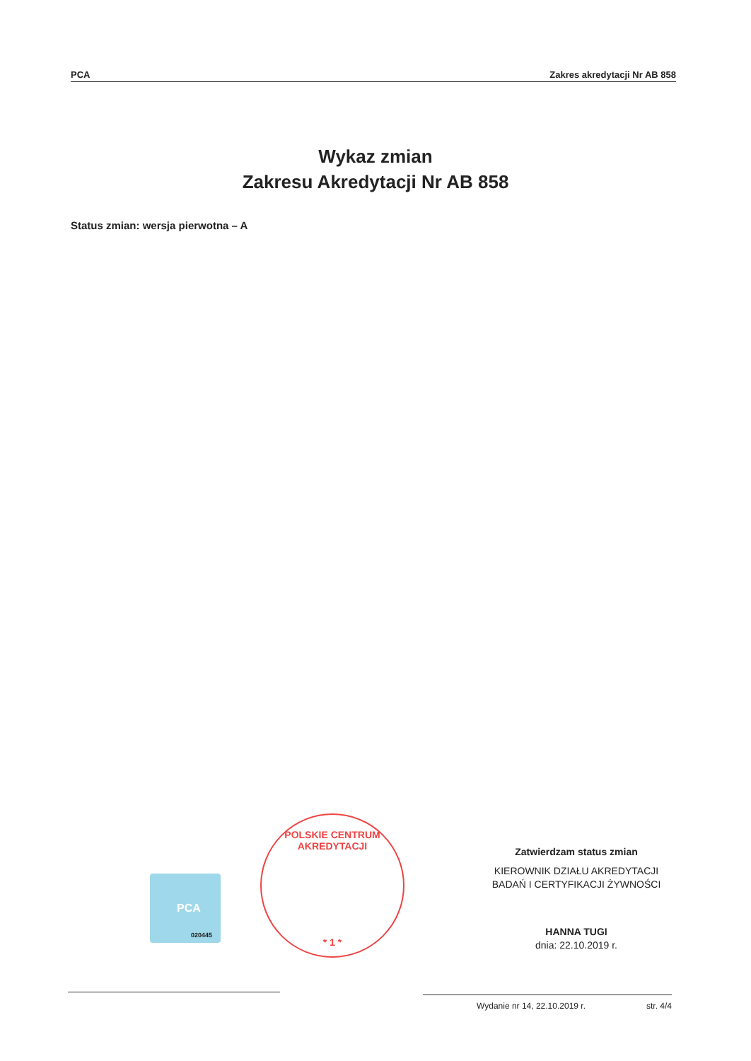PCA Zakres akredytacji Nr AB 858
Wykaz zmian
Zakresu Akredytacji Nr AB 858
Status zmian: wersja pierwotna – A
PCA
020445
POLSKIE CENTRUM AKREDYTACJI
* 1 *
Zatwierdzam status zmian
KIEROWNIK DZIAŁU AKREDYTACJI
BADAŃ I CERTYFIKACJI ŻYWNOŚCI
HANNA TUGI
dnia: 22.10.2019 r.
Wydanie nr 14, 22.10.2019 r. str. 4/4